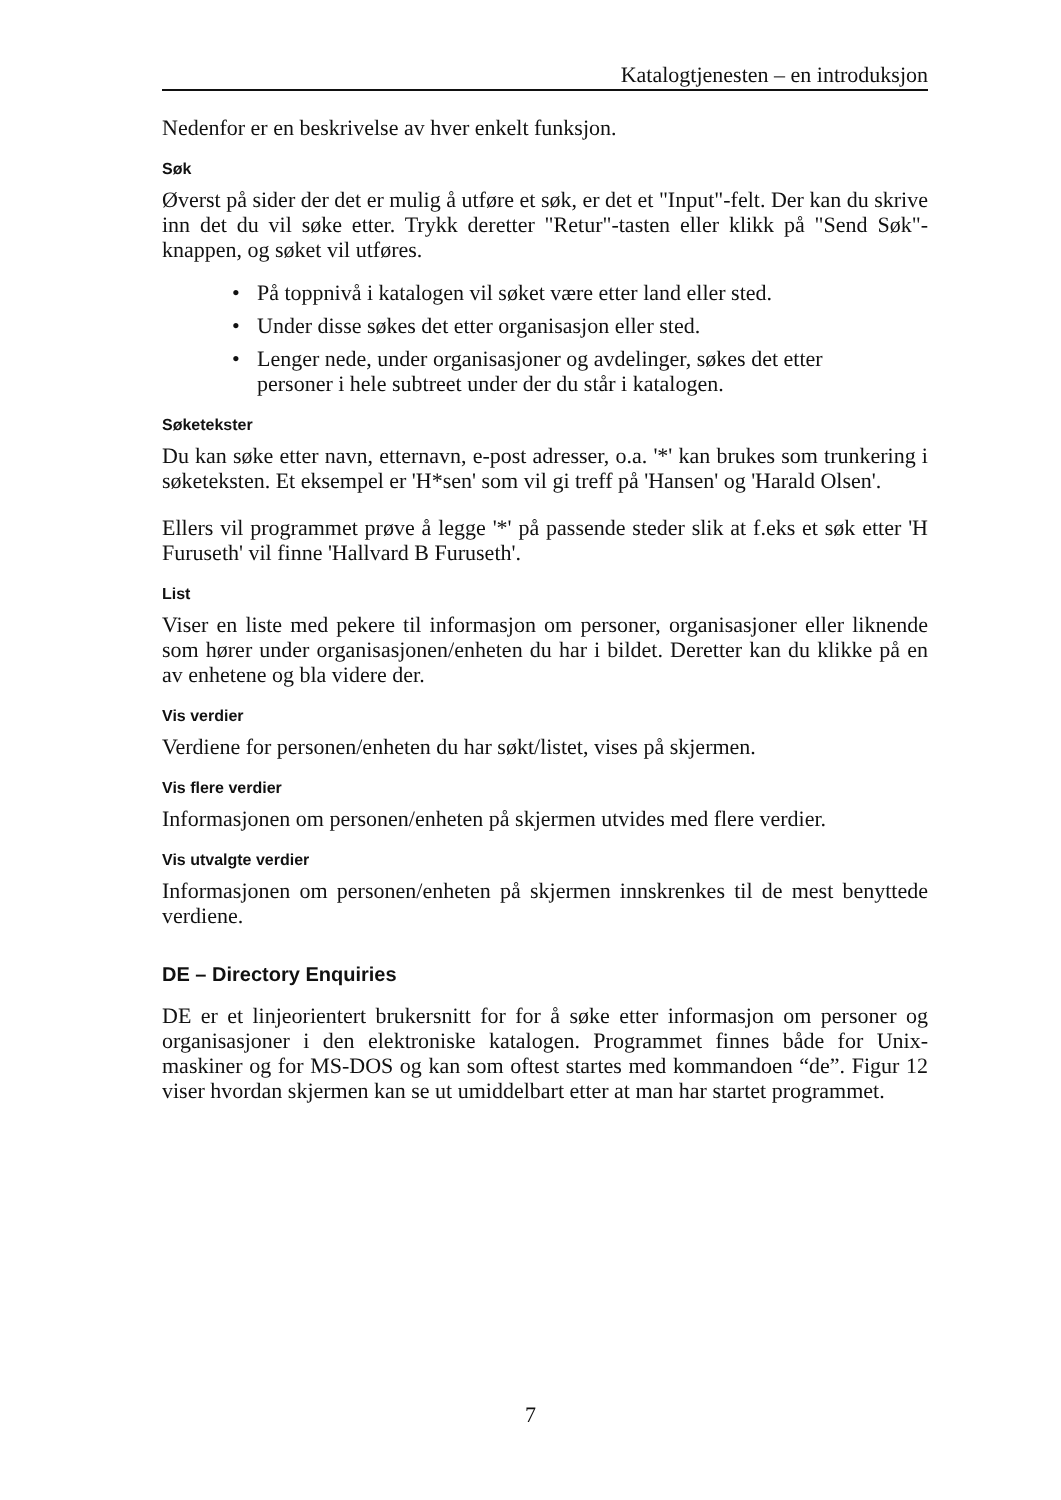Katalogtjenesten – en introduksjon
Nedenfor er en beskrivelse av hver enkelt funksjon.
Søk
Øverst på sider der det er mulig å utføre et søk, er det et "Input"-felt. Der kan du skrive inn det du vil søke etter. Trykk deretter "Retur"-tasten eller klikk på "Send Søk"-knappen, og søket vil utføres.
• På toppnivå i katalogen vil søket være etter land eller sted.
• Under disse søkes det etter organisasjon eller sted.
• Lenger nede, under organisasjoner og avdelinger, søkes det etter personer i hele subtreet under der du står i katalogen.
Søketekster
Du kan søke etter navn, etternavn, e-post adresser, o.a. '*' kan brukes som trunkering i søketeksten. Et eksempel er 'H*sen' som vil gi treff på 'Hansen' og 'Harald Olsen'.
Ellers vil programmet prøve å legge '*' på passende steder slik at f.eks et søk etter 'H Furuseth' vil finne 'Hallvard B Furuseth'.
List
Viser en liste med pekere til informasjon om personer, organisasjoner eller liknende som hører under organisasjonen/enheten du har i bildet. Deretter kan du klikke på en av enhetene og bla videre der.
Vis verdier
Verdiene for personen/enheten du har søkt/listet, vises på skjermen.
Vis flere verdier
Informasjonen om personen/enheten på skjermen utvides med flere verdier.
Vis utvalgte verdier
Informasjonen om personen/enheten på skjermen innskrenkes til de mest benyttede verdiene.
DE – Directory Enquiries
DE er et linjeorientert brukersnitt for for å søke etter informasjon om personer og organisasjoner i den elektroniske katalogen. Programmet finnes både for Unix-maskiner og for MS-DOS og kan som oftest startes med kommandoen “de”. Figur 12 viser hvordan skjermen kan se ut umiddelbart etter at man har startet programmet.
7